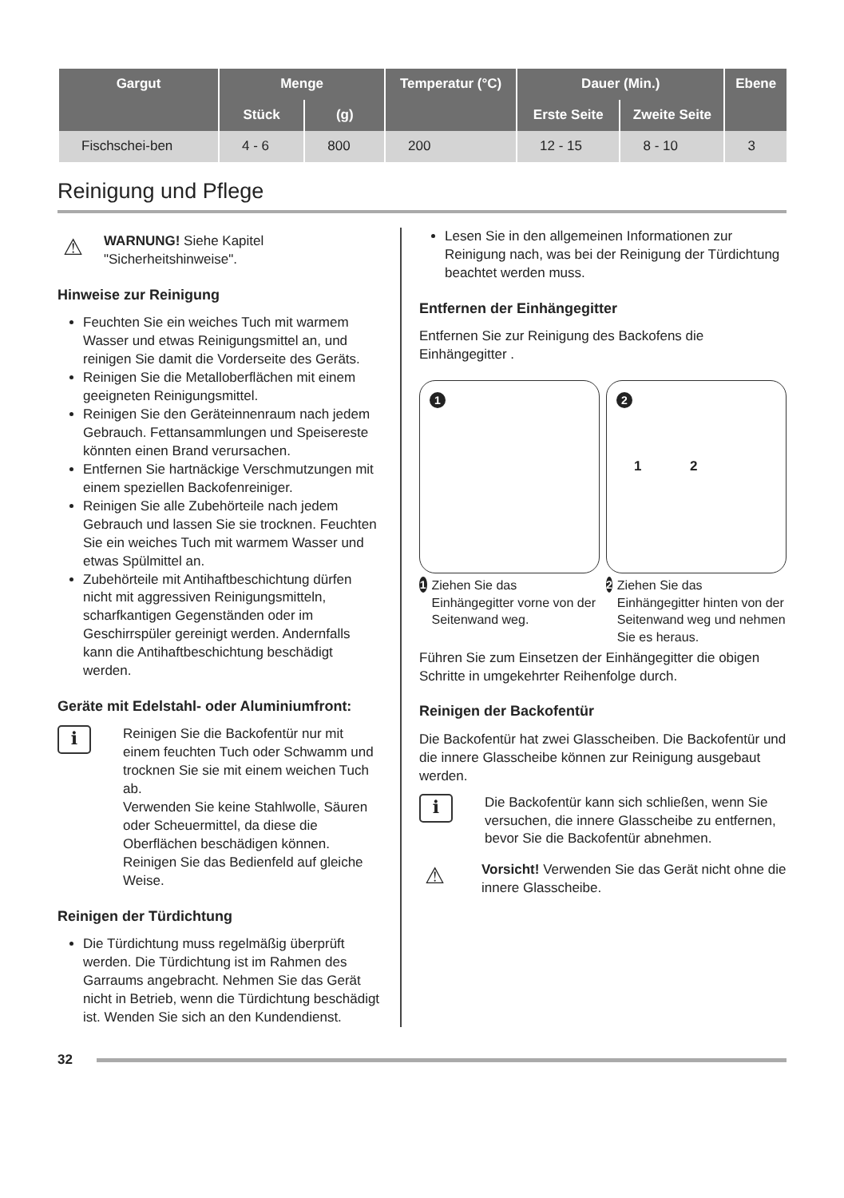| Gargut | Menge | | Temperatur (°C) | Dauer (Min.) | | Ebene |
| --- | --- | --- | --- | --- | --- | --- |
| | Stück | (g) | | Erste Seite | Zweite Seite | |
| Fischschei-ben | 4 - 6 | 800 | 200 | 12 - 15 | 8 - 10 | 3 |
Reinigung und Pflege
⚠
WARNUNG! Siehe Kapitel "Sicherheitshinweise".
Hinweise zur Reinigung
Feuchten Sie ein weiches Tuch mit warmem Wasser und etwas Reinigungsmittel an, und reinigen Sie damit die Vorderseite des Geräts.
Reinigen Sie die Metalloberflächen mit einem geeigneten Reinigungsmittel.
Reinigen Sie den Geräteinnenraum nach jedem Gebrauch. Fettansammlungen und Speisereste könnten einen Brand verursachen.
Entfernen Sie hartnäckige Verschmutzungen mit einem speziellen Backofenreiniger.
Reinigen Sie alle Zubehörteile nach jedem Gebrauch und lassen Sie sie trocknen. Feuchten Sie ein weiches Tuch mit warmem Wasser und etwas Spülmittel an.
Zubehörteile mit Antihaftbeschichtung dürfen nicht mit aggressiven Reinigungsmitteln, scharfkantigen Gegenständen oder im Geschirrspüler gereinigt werden. Andernfalls kann die Antihaftbeschichtung beschädigt werden.
Geräte mit Edelstahl- oder Aluminiumfront:
i
Reinigen Sie die Backofentür nur mit einem feuchten Tuch oder Schwamm und trocknen Sie sie mit einem weichen Tuch ab.
Verwenden Sie keine Stahlwolle, Säuren oder Scheuermittel, da diese die Oberflächen beschädigen können. Reinigen Sie das Bedienfeld auf gleiche Weise.
Reinigen der Türdichtung
Die Türdichtung muss regelmäßig überprüft werden. Die Türdichtung ist im Rahmen des Garraums angebracht. Nehmen Sie das Gerät nicht in Betrieb, wenn die Türdichtung beschädigt ist. Wenden Sie sich an den Kundendienst.
Lesen Sie in den allgemeinen Informationen zur Reinigung nach, was bei der Reinigung der Türdichtung beachtet werden muss.
Entfernen der Einhängegitter
Entfernen Sie zur Reinigung des Backofens die Einhängegitter .
1
2
1 2
1 Ziehen Sie das Einhängegitter vorne von der Seitenwand weg.
2 Ziehen Sie das Einhängegitter hinten von der Seitenwand weg und nehmen Sie es heraus.
Führen Sie zum Einsetzen der Einhängegitter die obigen Schritte in umgekehrter Reihenfolge durch.
Reinigen der Backofentür
Die Backofentür hat zwei Glasscheiben. Die Backofentür und die innere Glasscheibe können zur Reinigung ausgebaut werden.
i
Die Backofentür kann sich schließen, wenn Sie versuchen, die innere Glasscheibe zu entfernen, bevor Sie die Backofentür abnehmen.
⚠
Vorsicht! Verwenden Sie das Gerät nicht ohne die innere Glasscheibe.
32